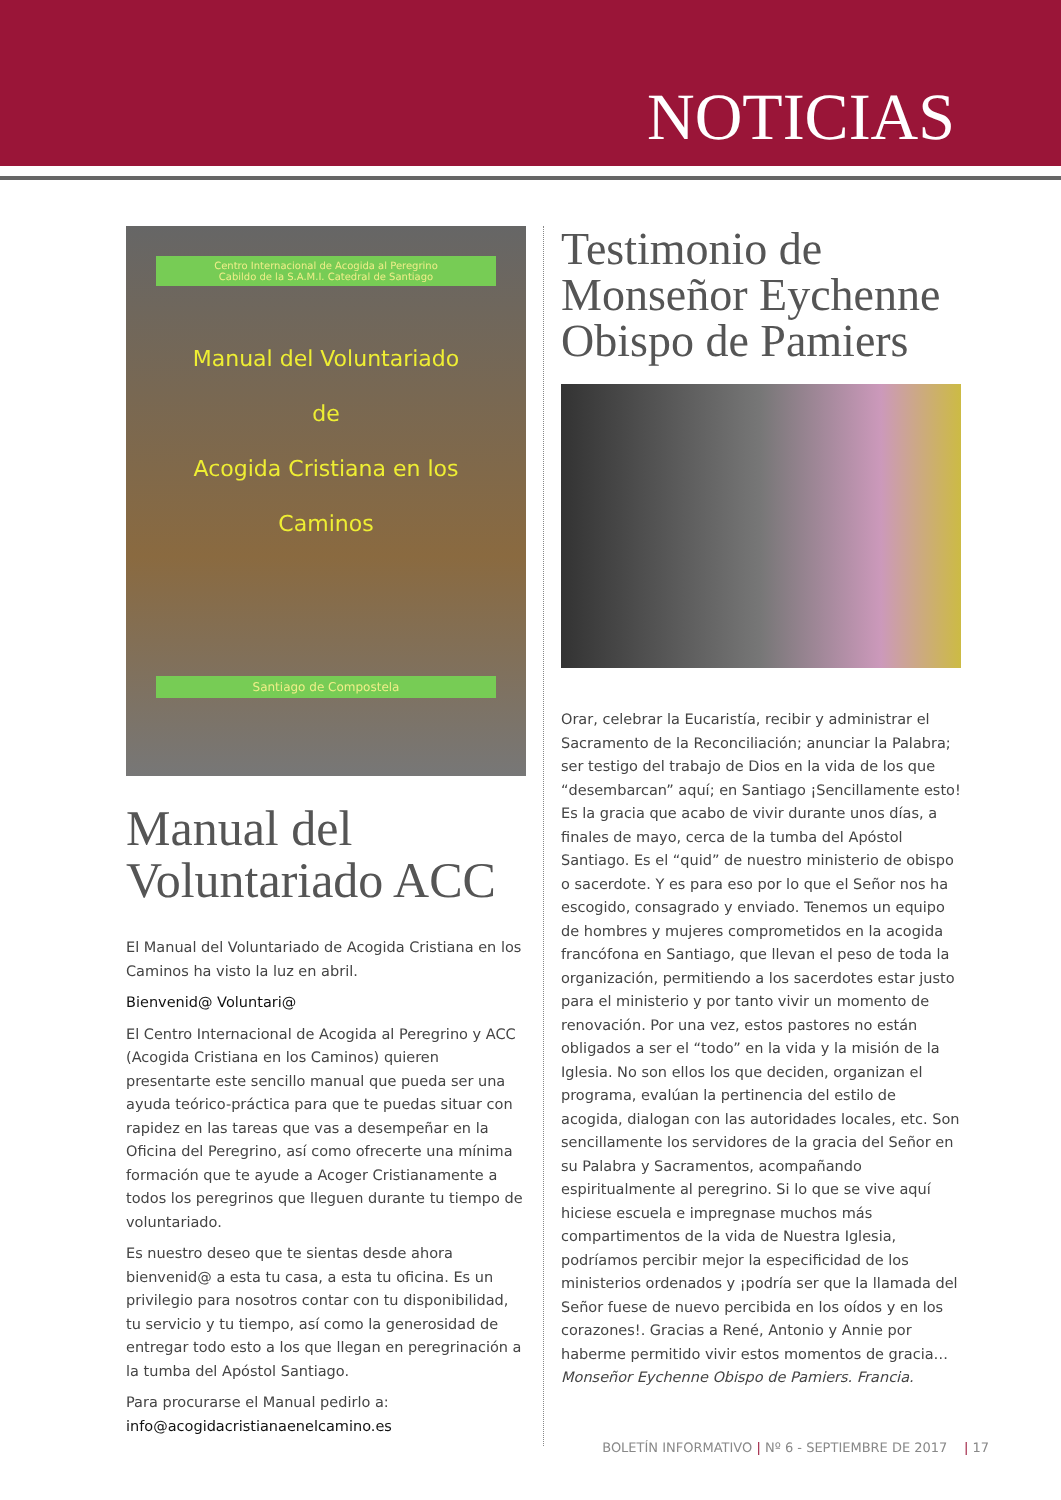NOTICIAS
Centro Internacional de Acogida al Peregrino
Cabildo de la S.A.M.I. Catedral de Santiago
Manual del Voluntariado
de
Acogida Cristiana en los
Caminos
Santiago de Compostela
Manual del Voluntariado ACC
El Manual del Voluntariado de Acogida Cristiana en los Caminos ha visto la luz en abril.
Bienvenid@ Voluntari@
El Centro Internacional de Acogida al Peregrino y ACC (Acogida Cristiana en los Caminos) quieren presentarte este sencillo manual que pueda ser una ayuda teórico-práctica para que te puedas situar con rapidez en las tareas que vas a desempeñar en la Oficina del Peregrino, así como ofrecerte una mínima formación que te ayude a Acoger Cristianamente a todos los peregrinos que lleguen durante tu tiempo de voluntariado.
Es nuestro deseo que te sientas desde ahora bienvenid@ a esta tu casa, a esta tu oficina. Es un privilegio para nosotros contar con tu disponibilidad, tu servicio y tu tiempo, así como la generosidad de entregar todo esto a los que llegan en peregrinación a la tumba del Apóstol Santiago.
Para procurarse el Manual pedirlo a:
info@acogidacristianaenelcamino.es
Testimonio de Monseñor Eychenne Obispo de Pamiers
Orar, celebrar la Eucaristía, recibir y administrar el Sacramento de la Reconciliación; anunciar la Palabra; ser testigo del trabajo de Dios en la vida de los que “desembarcan” aquí; en Santiago ¡Sencillamente esto! Es la gracia que acabo de vivir durante unos días, a finales de mayo, cerca de la tumba del Apóstol Santiago. Es el “quid” de nuestro ministerio de obispo o sacerdote. Y es para eso por lo que el Señor nos ha escogido, consagrado y enviado. Tenemos un equipo de hombres y mujeres comprometidos en la acogida francófona en Santiago, que llevan el peso de toda la organización, permitiendo a los sacerdotes estar justo para el ministerio y por tanto vivir un momento de renovación. Por una vez, estos pastores no están obligados a ser el “todo” en la vida y la misión de la Iglesia. No son ellos los que deciden, organizan el programa, evalúan la pertinencia del estilo de acogida, dialogan con las autoridades locales, etc. Son sencillamente los servidores de la gracia del Señor en su Palabra y Sacramentos, acompañando espiritualmente al peregrino. Si lo que se vive aquí hiciese escuela e impregnase muchos más compartimentos de la vida de Nuestra Iglesia, podríamos percibir mejor la especificidad de los ministerios ordenados y ¡podría ser que la llamada del Señor fuese de nuevo percibida en los oídos y en los corazones!. Gracias a René, Antonio y Annie por haberme permitido vivir estos momentos de gracia… Monseñor Eychenne Obispo de Pamiers. Francia.
BOLETÍN INFORMATIVO | Nº 6 - SEPTIEMBRE DE 2017 | 17